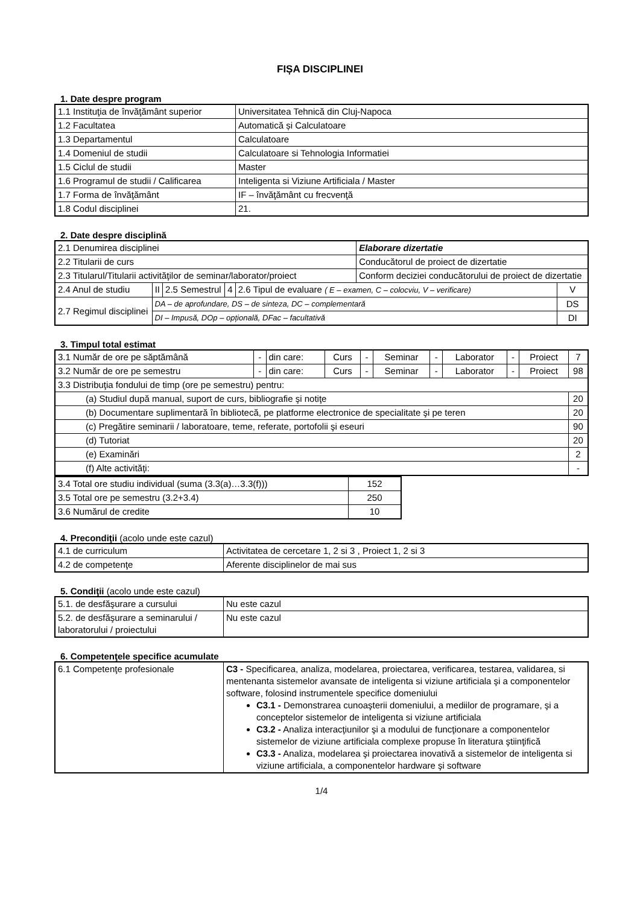FIȘA DISCIPLINEI
1. Date despre program
| 1.1 Instituţia de învăţământ superior | Universitatea Tehnică din Cluj-Napoca |
| 1.2 Facultatea | Automatică și Calculatoare |
| 1.3 Departamentul | Calculatoare |
| 1.4 Domeniul de studii | Calculatoare si Tehnologia Informatiei |
| 1.5 Ciclul de studii | Master |
| 1.6 Programul de studii / Calificarea | Inteligenta si Viziune Artificiala / Master |
| 1.7 Forma de învăţământ | IF – învăţământ cu frecvenţă |
| 1.8 Codul disciplinei | 21. |
2. Date despre disciplină
| 2.1 Denumirea disciplinei | | | | | Elaborare dizertatie | |
| 2.2 Titularii de curs | | | | | Conducătorul de proiect de dizertatie | |
| 2.3 Titularul/Titularii activităţilor de seminar/laborator/proiect | | | | | Conform deciziei conducătorului de proiect de dizertatie | |
| 2.4 Anul de studiu | II | 2.5 Semestrul | 4 | 2.6 Tipul de evaluare ( E – examen, C – colocviu, V – verificare) | | V |
| 2.7 Regimul disciplinei | DA – de aprofundare, DS – de sinteza, DC – complementară | | | | | DS |
| | DI – Impusă, DOp – opțională, DFac – facultativă | | | | | DI |
3. Timpul total estimat
| 3.1 Număr de ore pe săptămână | - | din care: | Curs | - | Seminar | - | Laborator | - | Proiect | 7 |
| 3.2 Număr de ore pe semestru | - | din care: | Curs | - | Seminar | - | Laborator | - | Proiect | 98 |
| 3.3 Distribuţia fondului de timp (ore pe semestru) pentru: | | | | | | | | | | |
| (a) Studiul după manual, suport de curs, bibliografie şi notiţe | | | | | | | | | | 20 |
| (b) Documentare suplimentară în bibliotecă, pe platforme electronice de specialitate şi pe teren | | | | | | | | | | 20 |
| (c) Pregătire seminarii / laboratoare, teme, referate, portofolii şi eseuri | | | | | | | | | | 90 |
| (d) Tutoriat | | | | | | | | | | 20 |
| (e) Examinări | | | | | | | | | | 2 |
| (f) Alte activităţi: | | | | | | | | | | - |
| 3.4 Total ore studiu individual (suma (3.3(a)…3.3(f))) | 152 |
| 3.5 Total ore pe semestru (3.2+3.4) | 250 |
| 3.6 Numărul de credite | 10 |
4. Precondiţii (acolo unde este cazul)
| 4.1 de curriculum | Activitatea de cercetare 1, 2 si 3 , Proiect 1, 2 si 3 |
| 4.2 de competenţe | Aferente disciplinelor de mai sus |
5. Condiţii (acolo unde este cazul)
| 5.1. de desfăşurare a cursului | Nu este cazul |
| 5.2. de desfăşurare a seminarului / laboratorului / proiectului | Nu este cazul |
6. Competenţele specifice acumulate
| 6.1 Competenţe profesionale | C3 - Specificarea, analiza, modelarea, proiectarea, verificarea, testarea, validarea, si mentenanta sistemelor avansate de inteligenta si viziune artificiala şi a componentelor software, folosind instrumentele specifice domeniului C3.1 - Demonstrarea cunoaşterii domeniului, a mediilor de programare, şi a conceptelor sistemelor de inteligenta si viziune artificiala C3.2 - Analiza interacţiunilor şi a modului de funcţionare a componentelor sistemelor de viziune artificiala complexe propuse în literatura ştiinţifică C3.3 - Analiza, modelarea şi proiectarea inovativă a sistemelor de inteligenta si viziune artificiala, a componentelor hardware şi software |
1/4